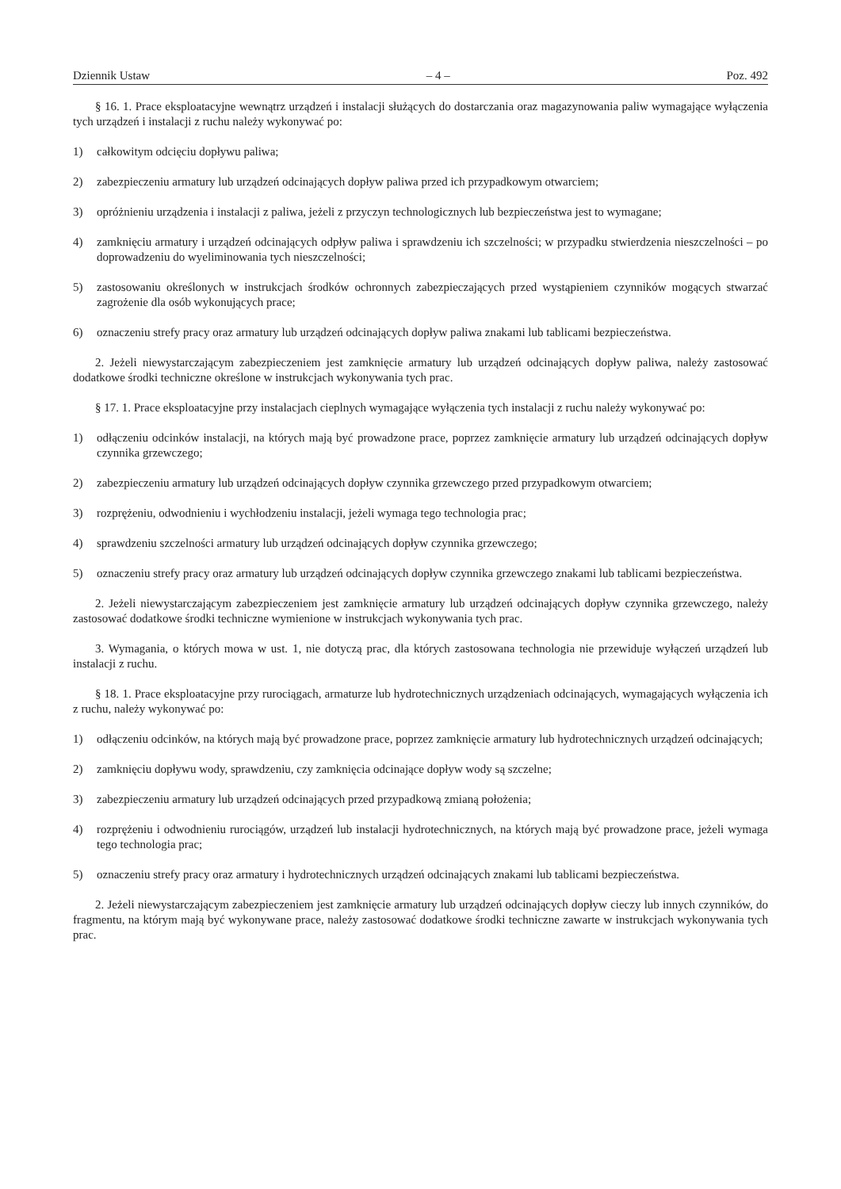Dziennik Ustaw – 4 – Poz. 492
§ 16. 1. Prace eksploatacyjne wewnątrz urządzeń i instalacji służących do dostarczania oraz magazynowania paliw wymagające wyłączenia tych urządzeń i instalacji z ruchu należy wykonywać po:
1) całkowitym odcięciu dopływu paliwa;
2) zabezpieczeniu armatury lub urządzeń odcinających dopływ paliwa przed ich przypadkowym otwarciem;
3) opróżnieniu urządzenia i instalacji z paliwa, jeżeli z przyczyn technologicznych lub bezpieczeństwa jest to wymagane;
4) zamknięciu armatury i urządzeń odcinających odpływ paliwa i sprawdzeniu ich szczelności; w przypadku stwierdzenia nieszczelności – po doprowadzeniu do wyeliminowania tych nieszczelności;
5) zastosowaniu określonych w instrukcjach środków ochronnych zabezpieczających przed wystąpieniem czynników mogących stwarzać zagrożenie dla osób wykonujących prace;
6) oznaczeniu strefy pracy oraz armatury lub urządzeń odcinających dopływ paliwa znakami lub tablicami bezpieczeń­stwa.
2. Jeżeli niewystarczającym zabezpieczeniem jest zamknięcie armatury lub urządzeń odcinających dopływ paliwa, należy zastosować dodatkowe środki techniczne określone w instrukcjach wykonywania tych prac.
§ 17. 1. Prace eksploatacyjne przy instalacjach cieplnych wymagające wyłączenia tych instalacji z ruchu należy wyko­nywać po:
1) odłączeniu odcinków instalacji, na których mają być prowadzone prace, poprzez zamknięcie armatury lub urządzeń odcinających dopływ czynnika grzewczego;
2) zabezpieczeniu armatury lub urządzeń odcinających dopływ czynnika grzewczego przed przypadkowym otwarciem;
3) rozprężeniu, odwodnieniu i wychłodzeniu instalacji, jeżeli wymaga tego technologia prac;
4) sprawdzeniu szczelności armatury lub urządzeń odcinających dopływ czynnika grzewczego;
5) oznaczeniu strefy pracy oraz armatury lub urządzeń odcinających dopływ czynnika grzewczego znakami lub tablicami bezpieczeństwa.
2. Jeżeli niewystarczającym zabezpieczeniem jest zamknięcie armatury lub urządzeń odcinających dopływ czynnika grzewczego, należy zastosować dodatkowe środki techniczne wymienione w instrukcjach wykonywania tych prac.
3. Wymagania, o których mowa w ust. 1, nie dotyczą prac, dla których zastosowana technologia nie przewiduje wyłą­czeń urządzeń lub instalacji z ruchu.
§ 18. 1. Prace eksploatacyjne przy rurociągach, armaturze lub hydrotechnicznych urządzeniach odcinających, wymaga­jących wyłączenia ich z ruchu, należy wykonywać po:
1) odłączeniu odcinków, na których mają być prowadzone prace, poprzez zamknięcie armatury lub hydrotechnicznych urządzeń odcinających;
2) zamknięciu dopływu wody, sprawdzeniu, czy zamknięcia odcinające dopływ wody są szczelne;
3) zabezpieczeniu armatury lub urządzeń odcinających przed przypadkową zmianą położenia;
4) rozprężeniu i odwodnieniu rurociągów, urządzeń lub instalacji hydrotechnicznych, na których mają być prowadzone prace, jeżeli wymaga tego technologia prac;
5) oznaczeniu strefy pracy oraz armatury i hydrotechnicznych urządzeń odcinających znakami lub tablicami bezpieczeń­stwa.
2. Jeżeli niewystarczającym zabezpieczeniem jest zamknięcie armatury lub urządzeń odcinających dopływ cieczy lub innych czynników, do fragmentu, na którym mają być wykonywane prace, należy zastosować dodatkowe środki techniczne zawarte w instrukcjach wykonywania tych prac.